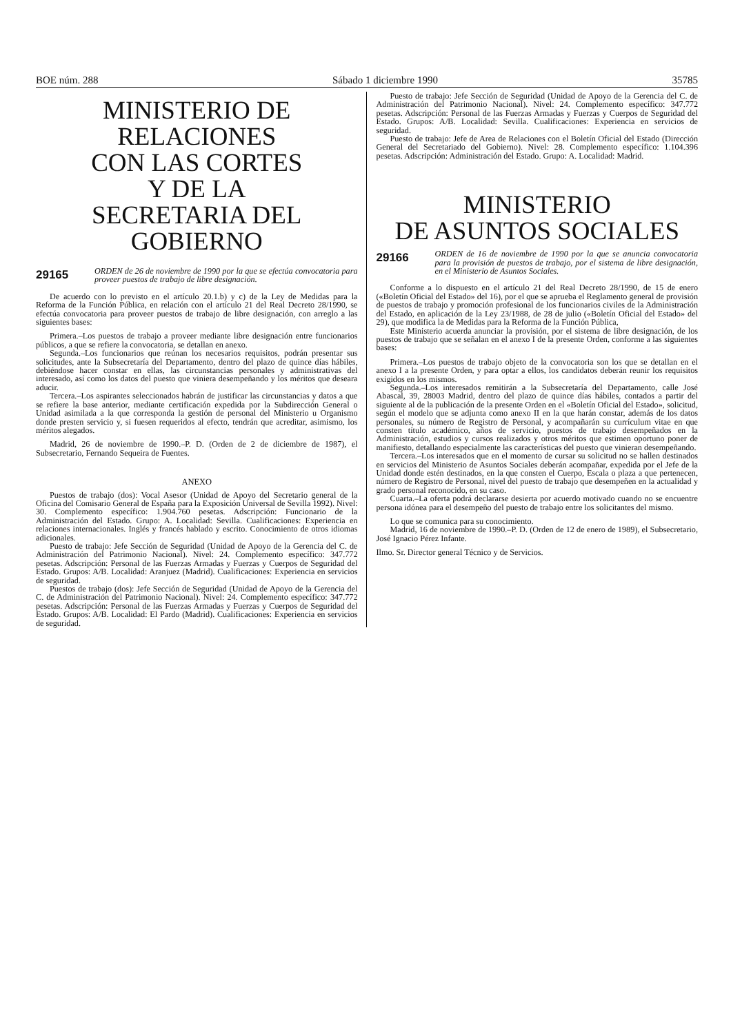BOE núm. 288 Sábado 1 diciembre 1990 35785
MINISTERIO DE RELACIONES
CON LAS CORTES
Y DE LA
SECRETARIA DEL GOBIERNO
29165 ORDEN de 26 de noviembre de 1990 por la que se efectúa convocatoria para proveer puestos de trabajo de libre designación.
De acuerdo con lo previsto en el artículo 20.1.b) y c) de la Ley de Medidas para la Reforma de la Función Pública, en relación con el artículo 21 del Real Decreto 28/1990, se efectúa convocatoria para proveer puestos de trabajo de libre designación, con arreglo a las siguientes bases:
Primera.–Los puestos de trabajo a proveer mediante libre designación entre funcionarios públicos, a que se refiere la convocatoria, se detallan en anexo.
Segunda.–Los funcionarios que reúnan los necesarios requisitos, podrán presentar sus solicitudes, ante la Subsecretaría del Departamento, dentro del plazo de quince días hábiles, debiéndose hacer constar en ellas, las circunstancias personales y administrativas del interesado, así como los datos del puesto que viniera desempeñando y los méritos que deseara aducir.
Tercera.–Los aspirantes seleccionados habrán de justificar las circunstancias y datos a que se refiere la base anterior, mediante certificación expedida por la Subdirección General o Unidad asimilada a la que corresponda la gestión de personal del Ministerio u Organismo donde presten servicio y, si fuesen requeridos al efecto, tendrán que acreditar, asimismo, los méritos alegados.
Madrid, 26 de noviembre de 1990.–P. D. (Orden de 2 de diciembre de 1987), el Subsecretario, Fernando Sequeira de Fuentes.
ANEXO
Puestos de trabajo (dos): Vocal Asesor (Unidad de Apoyo del Secretario general de la Oficina del Comisario General de España para la Exposición Universal de Sevilla 1992). Nivel: 30. Complemento específico: 1.904.760 pesetas. Adscripción: Funcionario de la Administración del Estado. Grupo: A. Localidad: Sevilla. Cualificaciones: Experiencia en relaciones internacionales. Inglés y francés hablado y escrito. Conocimiento de otros idiomas adicionales.
Puesto de trabajo: Jefe Sección de Seguridad (Unidad de Apoyo de la Gerencia del C. de Administración del Patrimonio Nacional). Nivel: 24. Complemento específico: 347.772 pesetas. Adscripción: Personal de las Fuerzas Armadas y Fuerzas y Cuerpos de Seguridad del Estado. Grupos: A/B. Localidad: Aranjuez (Madrid). Cualificaciones: Experiencia en servicios de seguridad.
Puestos de trabajo (dos): Jefe Sección de Seguridad (Unidad de Apoyo de la Gerencia del C. de Administración del Patrimonio Nacional). Nivel: 24. Complemento específico: 347.772 pesetas. Adscripción: Personal de las Fuerzas Armadas y Fuerzas y Cuerpos de Seguridad del Estado. Grupos: A/B. Localidad: El Pardo (Madrid). Cualificaciones: Experiencia en servicios de seguridad.
Puesto de trabajo: Jefe Sección de Seguridad (Unidad de Apoyo de la Gerencia del C. de Administración del Patrimonio Nacional). Nivel: 24. Complemento específico: 347.772 pesetas. Adscripción: Personal de las Fuerzas Armadas y Fuerzas y Cuerpos de Seguridad del Estado. Grupos: A/B. Localidad: Sevilla. Cualificaciones: Experiencia en servicios de seguridad.
Puesto de trabajo: Jefe de Area de Relaciones con el Boletín Oficial del Estado (Dirección General del Secretariado del Gobierno). Nivel: 28. Complemento específico: 1.104.396 pesetas. Adscripción: Administración del Estado. Grupo: A. Localidad: Madrid.
MINISTERIO
DE ASUNTOS SOCIALES
29166 ORDEN de 16 de noviembre de 1990 por la que se anuncia convocatoria para la provisión de puestos de trabajo, por el sistema de libre designación, en el Ministerio de Asuntos Sociales.
Conforme a lo dispuesto en el artículo 21 del Real Decreto 28/1990, de 15 de enero («Boletín Oficial del Estado» del 16), por el que se aprueba el Reglamento general de provisión de puestos de trabajo y promoción profesional de los funcionarios civiles de la Administración del Estado, en aplicación de la Ley 23/1988, de 28 de julio («Boletín Oficial del Estado» del 29), que modifica la de Medidas para la Reforma de la Función Pública,
Este Ministerio acuerda anunciar la provisión, por el sistema de libre designación, de los puestos de trabajo que se señalan en el anexo I de la presente Orden, conforme a las siguientes bases:
Primera.–Los puestos de trabajo objeto de la convocatoria son los que se detallan en el anexo I a la presente Orden, y para optar a ellos, los candidatos deberán reunir los requisitos exigidos en los mismos.
Segunda.–Los interesados remitirán a la Subsecretaría del Departamento, calle José Abascal, 39, 28003 Madrid, dentro del plazo de quince días hábiles, contados a partir del siguiente al de la publicación de la presente Orden en el «Boletín Oficial del Estado», solicitud, según el modelo que se adjunta como anexo II en la que harán constar, además de los datos personales, su número de Registro de Personal, y acompañarán su currículum vitae en que consten título académico, años de servicio, puestos de trabajo desempeñados en la Administración, estudios y cursos realizados y otros méritos que estimen oportuno poner de manifiesto, detallando especialmente las características del puesto que vinieran desempeñando.
Tercera.–Los interesados que en el momento de cursar su solicitud no se hallen destinados en servicios del Ministerio de Asuntos Sociales deberán acompañar, expedida por el Jefe de la Unidad donde estén destinados, en la que consten el Cuerpo, Escala o plaza a que pertenecen, número de Registro de Personal, nivel del puesto de trabajo que desempeñen en la actualidad y grado personal reconocido, en su caso.
Cuarta.–La oferta podrá declararse desierta por acuerdo motivado cuando no se encuentre persona idónea para el desempeño del puesto de trabajo entre los solicitantes del mismo.
Lo que se comunica para su conocimiento.
Madrid, 16 de noviembre de 1990.–P. D. (Orden de 12 de enero de 1989), el Subsecretario, José Ignacio Pérez Infante.
Ilmo. Sr. Director general Técnico y de Servicios.